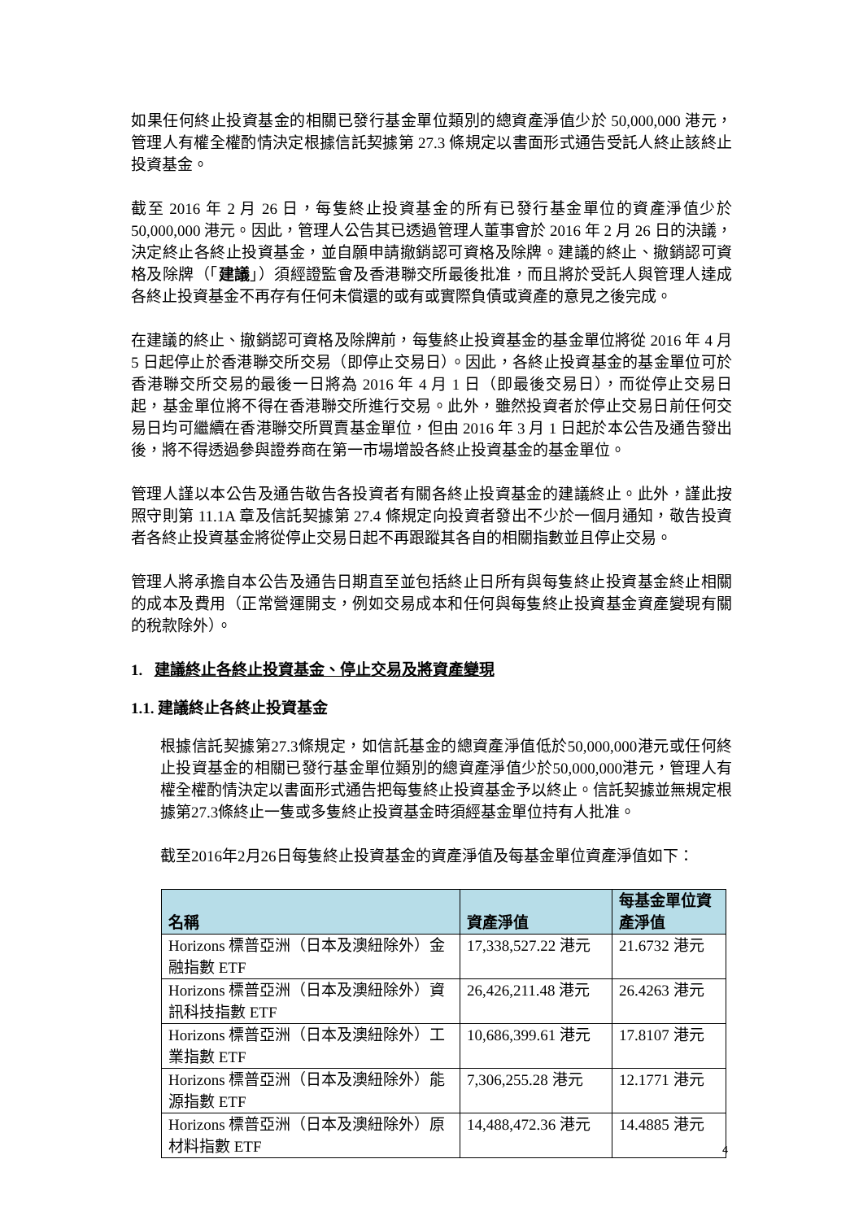如果任何終止投資基金的相關已發行基金單位類別的總資產淨值少於 50,000,000 港元，管理人有權全權酌情決定根據信託契據第 27.3 條規定以書面形式通告受託人終止該終止投資基金。
截至 2016 年 2 月 26 日，每隻終止投資基金的所有已發行基金單位的資產淨值少於 50,000,000 港元。因此，管理人公告其已透過管理人董事會於 2016 年 2 月 26 日的決議，決定終止各終止投資基金，並自願申請撤銷認可資格及除牌。建議的終止、撤銷認可資格及除牌（「建議」）須經證監會及香港聯交所最後批准，而且將於受託人與管理人達成各終止投資基金不再存有任何未償還的或有或實際負債或資產的意見之後完成。
在建議的終止、撤銷認可資格及除牌前，每隻終止投資基金的基金單位將從 2016 年 4 月 5 日起停止於香港聯交所交易（即停止交易日）。因此，各終止投資基金的基金單位可於香港聯交所交易的最後一日將為 2016 年 4 月 1 日（即最後交易日），而從停止交易日起，基金單位將不得在香港聯交所進行交易。此外，雖然投資者於停止交易日前任何交易日均可繼續在香港聯交所買賣基金單位，但由 2016 年 3 月 1 日起於本公告及通告發出後，將不得透過參與證券商在第一市場增設各終止投資基金的基金單位。
管理人謹以本公告及通告敬告各投資者有關各終止投資基金的建議終止。此外，謹此按照守則第 11.1A 章及信託契據第 27.4 條規定向投資者發出不少於一個月通知，敬告投資者各終止投資基金將從停止交易日起不再跟蹤其各自的相關指數並且停止交易。
管理人將承擔自本公告及通告日期直至並包括終止日所有與每隻終止投資基金終止相關的成本及費用（正常營運開支，例如交易成本和任何與每隻終止投資基金資產變現有關的稅款除外）。
1. 建議終止各終止投資基金、停止交易及將資產變現
1.1. 建議終止各終止投資基金
根據信託契據第27.3條規定，如信託基金的總資產淨值低於50,000,000港元或任何終止投資基金的相關已發行基金單位類別的總資產淨值少於50,000,000港元，管理人有權全權酌情決定以書面形式通告把每隻終止投資基金予以終止。信託契據並無規定根據第27.3條終止一隻或多隻終止投資基金時須經基金單位持有人批准。
截至2016年2月26日每隻終止投資基金的資產淨值及每基金單位資產淨值如下：
| 名稱 | 資產淨值 | 每基金單位資產淨值 |
| --- | --- | --- |
| Horizons 標普亞洲（日本及澳紐除外）金融指數 ETF | 17,338,527.22 港元 | 21.6732 港元 |
| Horizons 標普亞洲（日本及澳紐除外）資訊科技指數 ETF | 26,426,211.48 港元 | 26.4263 港元 |
| Horizons 標普亞洲（日本及澳紐除外）工業指數 ETF | 10,686,399.61 港元 | 17.8107 港元 |
| Horizons 標普亞洲（日本及澳紐除外）能源指數 ETF | 7,306,255.28 港元 | 12.1771 港元 |
| Horizons 標普亞洲（日本及澳紐除外）原材料指數 ETF | 14,488,472.36 港元 | 14.4885 港元 |
4